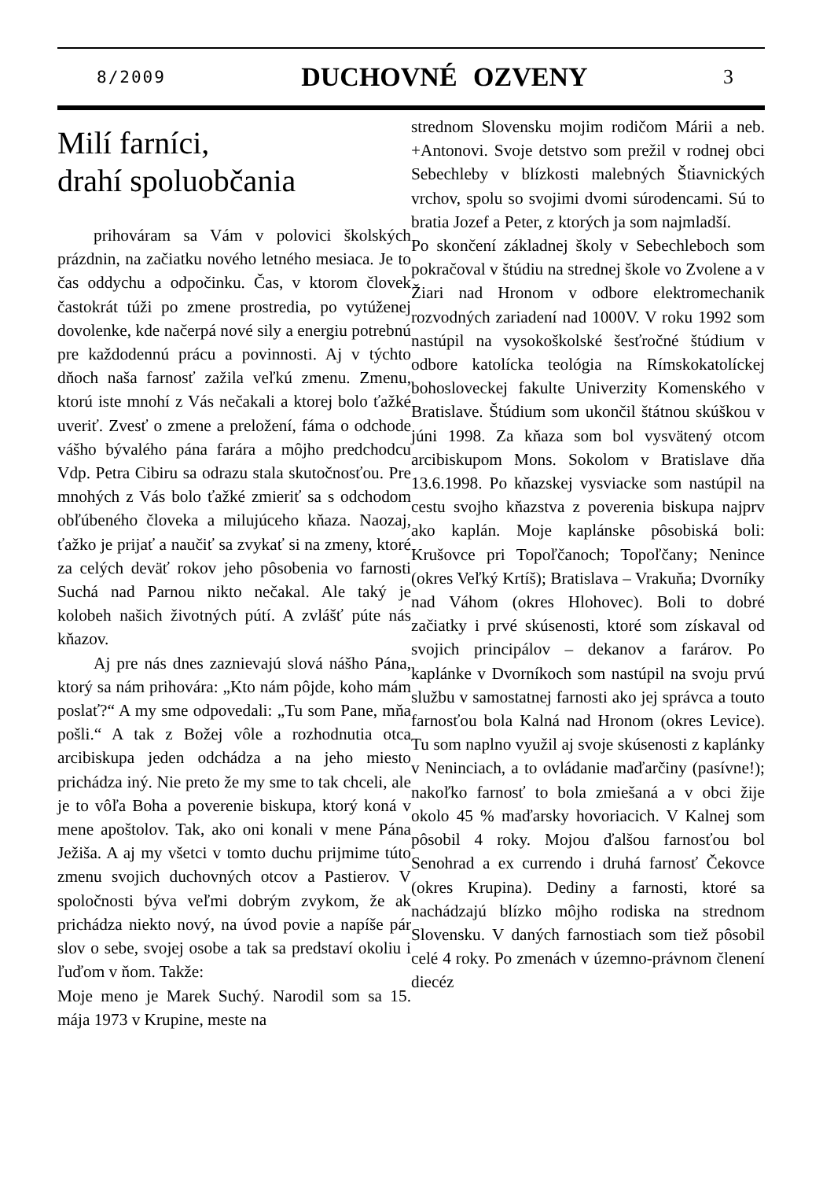8/2009 DUCHOVNÉ OZVENY 3
Milí farníci,
drahí spoluobčania
prihováram sa Vám v polovici školských prázdnin, na začiatku nového letného mesiaca. Je to čas oddychu a odpočinku. Čas, v ktorom človek častokrát túži po zmene prostredia, po vytúženej dovolenke, kde načerpá nové sily a energiu potrebnú pre každodennú prácu a povinnosti. Aj v týchto dňoch naša farnosť zažila veľkú zmenu. Zmenu, ktorú iste mnohí z Vás nečakali a ktorej bolo ťažké uveriť. Zvesť o zmene a preložení, fáma o odchode vášho bývalého pána farára a môjho predchodcu Vdp. Petra Cibiru sa odrazu stala skutočnosťou. Pre mnohých z Vás bolo ťažké zmieriť sa s odchodom obľúbeného človeka a milujúceho kňaza. Naozaj, ťažko je prijať a naučiť sa zvykať si na zmeny, ktoré za celých deväť rokov jeho pôsobenia vo farnosti Suchá nad Parnou nikto nečakal. Ale taký je kolobeh našich životných pútí. A zvlášť púte nás kňazov.
Aj pre nás dnes zaznievajú slová nášho Pána, ktorý sa nám prihovára: „Kto nám pôjde, koho mám poslať?“ A my sme odpovedali: „Tu som Pane, mňa pošli.“ A tak z Božej vôle a rozhodnutia otca arcibiskupa jeden odchádza a na jeho miesto prichádza iný. Nie preto že my sme to tak chceli, ale je to vôľa Boha a poverenie biskupa, ktorý koná v mene apoštolov. Tak, ako oni konali v mene Pána Ježiša. A aj my všetci v tomto duchu prijmime túto zmenu svojich duchovných otcov a Pastierov. V spoločnosti býva veľmi dobrým zvykom, že ak prichádza niekto nový, na úvod povie a napíše pár slov o sebe, svojej osobe a tak sa predstaví okoliu i ľuďom v ňom. Takže:
Moje meno je Marek Suchý. Narodil som sa 15. mája 1973 v Krupine, meste na
strednom Slovensku mojim rodičom Márii a neb. +Antonovi. Svoje detstvo som prežil v rodnej obci Sebechleby v blízkosti malebných Štiavnických vrchov, spolu so svojimi dvomi súrodencami. Sú to bratia Jozef a Peter, z ktorých ja som najmladší.
Po skončení základnej školy v Sebechleboch som pokračoval v štúdiu na strednej škole vo Zvolene a v Žiari nad Hronom v odbore elektromechanik rozvodných zariadení nad 1000V. V roku 1992 som nastúpil na vysokoškolské šesťročné štúdium v odbore katolícka teológia na Rímskokatolíckej bohosloveckej fakulte Univerzity Komenského v Bratislave. Štúdium som ukončil štátnou skúškou v júni 1998. Za kňaza som bol vysvätený otcom arcibiskupom Mons. Sokolom v Bratislave dňa 13.6.1998. Po kňazskej vysviacke som nastúpil na cestu svojho kňazstva z poverenia biskupa najprv ako kaplán. Moje kaplánske pôsobiská boli: Krušovce pri Topoľčanoch; Topoľčany; Nenince (okres Veľký Krtíš); Bratislava – Vrakuňa; Dvorníky nad Váhom (okres Hlohovec). Boli to dobré začiatky i prvé skúsenosti, ktoré som získaval od svojich principálov – dekanov a farárov. Po kaplánke v Dvorníkoch som nastúpil na svoju prvú službu v samostatnej farnosti ako jej správca a touto farnosťou bola Kalná nad Hronom (okres Levice). Tu som naplno využil aj svoje skúsenosti z kaplánky v Neninciach, a to ovládanie maďarčiny (pasívne!); nakoľko farnosť to bola zmiešaná a v obci žije okolo 45 % maďarsky hovoriacich. V Kalnej som pôsobil 4 roky. Mojou ďalšou farnosťou bol Senohrad a ex currendo i druhá farnosť Čekovce (okres Krupina). Dediny a farnosti, ktoré sa nachádzajú blízko môjho rodiska na strednom Slovensku. V daných farnostiach som tiež pôsobil celé 4 roky. Po zmenách v územno-právnom členení diecéz